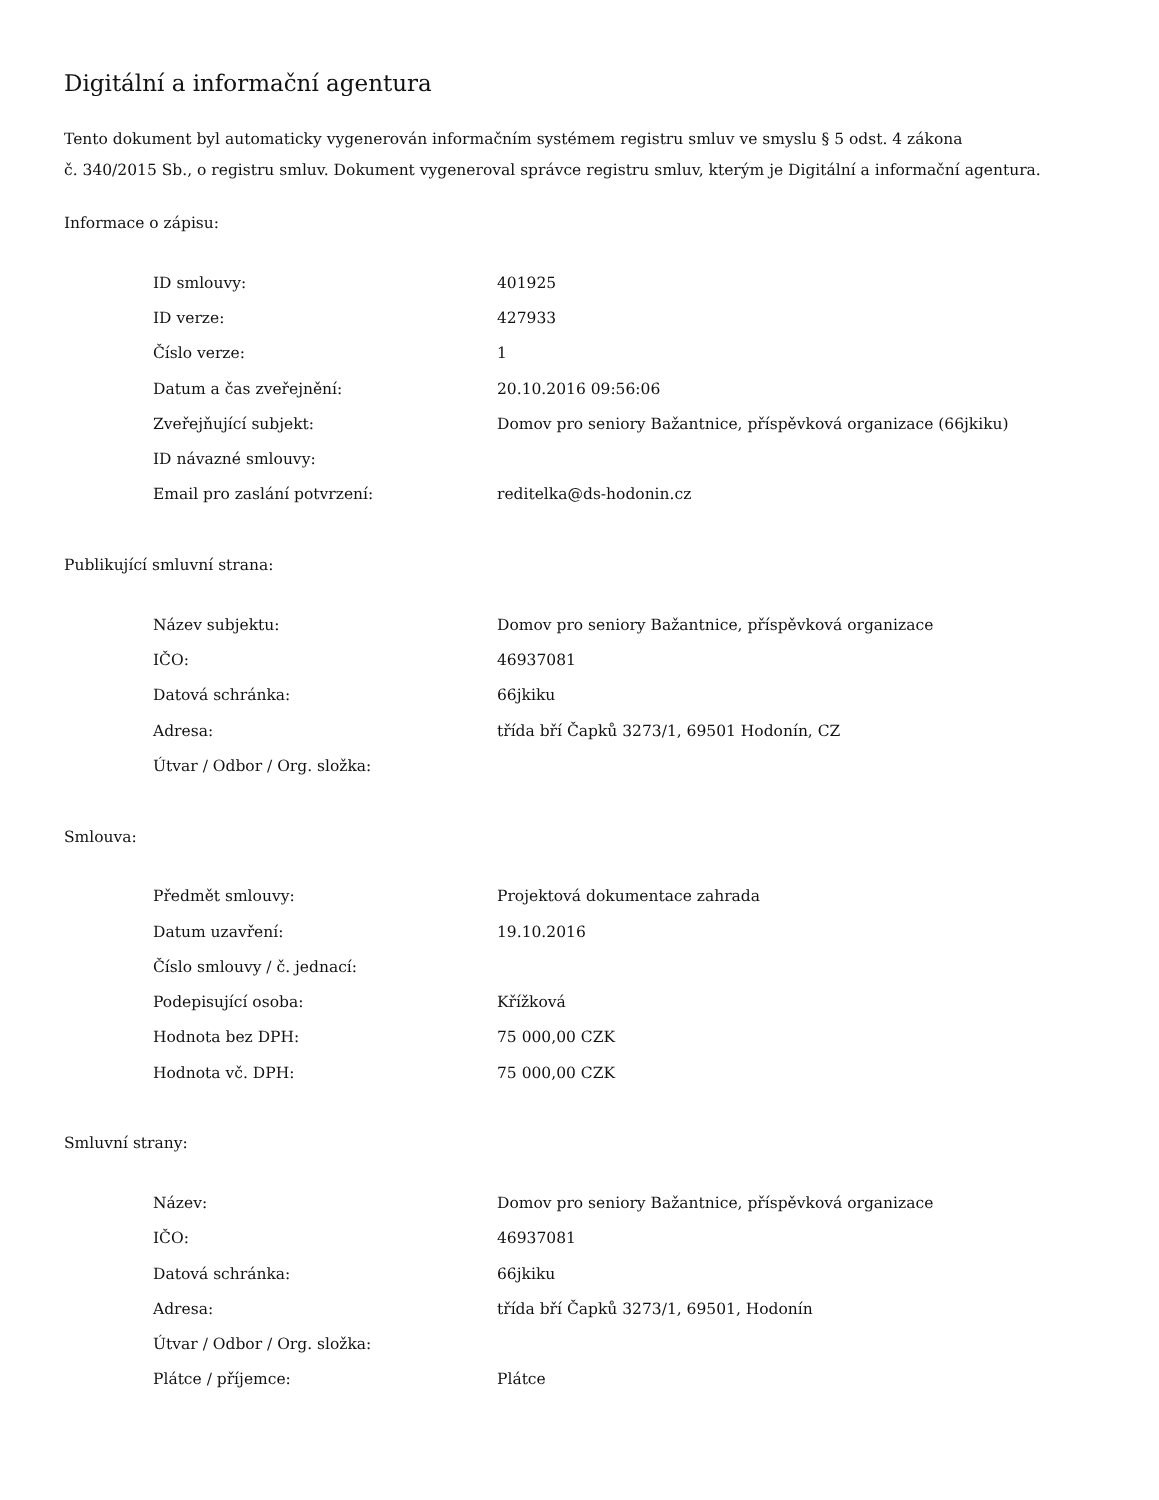Digitální a informační agentura
Tento dokument byl automaticky vygenerován informačním systémem registru smluv ve smyslu § 5 odst. 4 zákona
č. 340/2015 Sb., o registru smluv. Dokument vygeneroval správce registru smluv, kterým je Digitální a informační agentura.
Informace o zápisu:
| ID smlouvy: | 401925 |
| ID verze: | 427933 |
| Číslo verze: | 1 |
| Datum a čas zveřejnění: | 20.10.2016 09:56:06 |
| Zveřejňující subjekt: | Domov pro seniory Bažantnice, příspěvková organizace (66jkiku) |
| ID návazné smlouvy: | |
| Email pro zaslání potvrzení: | reditelka@ds-hodonin.cz |
Publikující smluvní strana:
| Název subjektu: | Domov pro seniory Bažantnice, příspěvková organizace |
| IČO: | 46937081 |
| Datová schránka: | 66jkiku |
| Adresa: | třída bří Čapků 3273/1, 69501 Hodonín, CZ |
| Útvar / Odbor / Org. složka: | |
Smlouva:
| Předmět smlouvy: | Projektová dokumentace zahrada |
| Datum uzavření: | 19.10.2016 |
| Číslo smlouvy / č. jednací: | |
| Podepisující osoba: | Křížková |
| Hodnota bez DPH: | 75 000,00 CZK |
| Hodnota vč. DPH: | 75 000,00 CZK |
Smluvní strany:
| Název: | Domov pro seniory Bažantnice, příspěvková organizace |
| IČO: | 46937081 |
| Datová schránka: | 66jkiku |
| Adresa: | třída bří Čapků 3273/1, 69501, Hodonín |
| Útvar / Odbor / Org. složka: | |
| Plátce / příjemce: | Plátce |